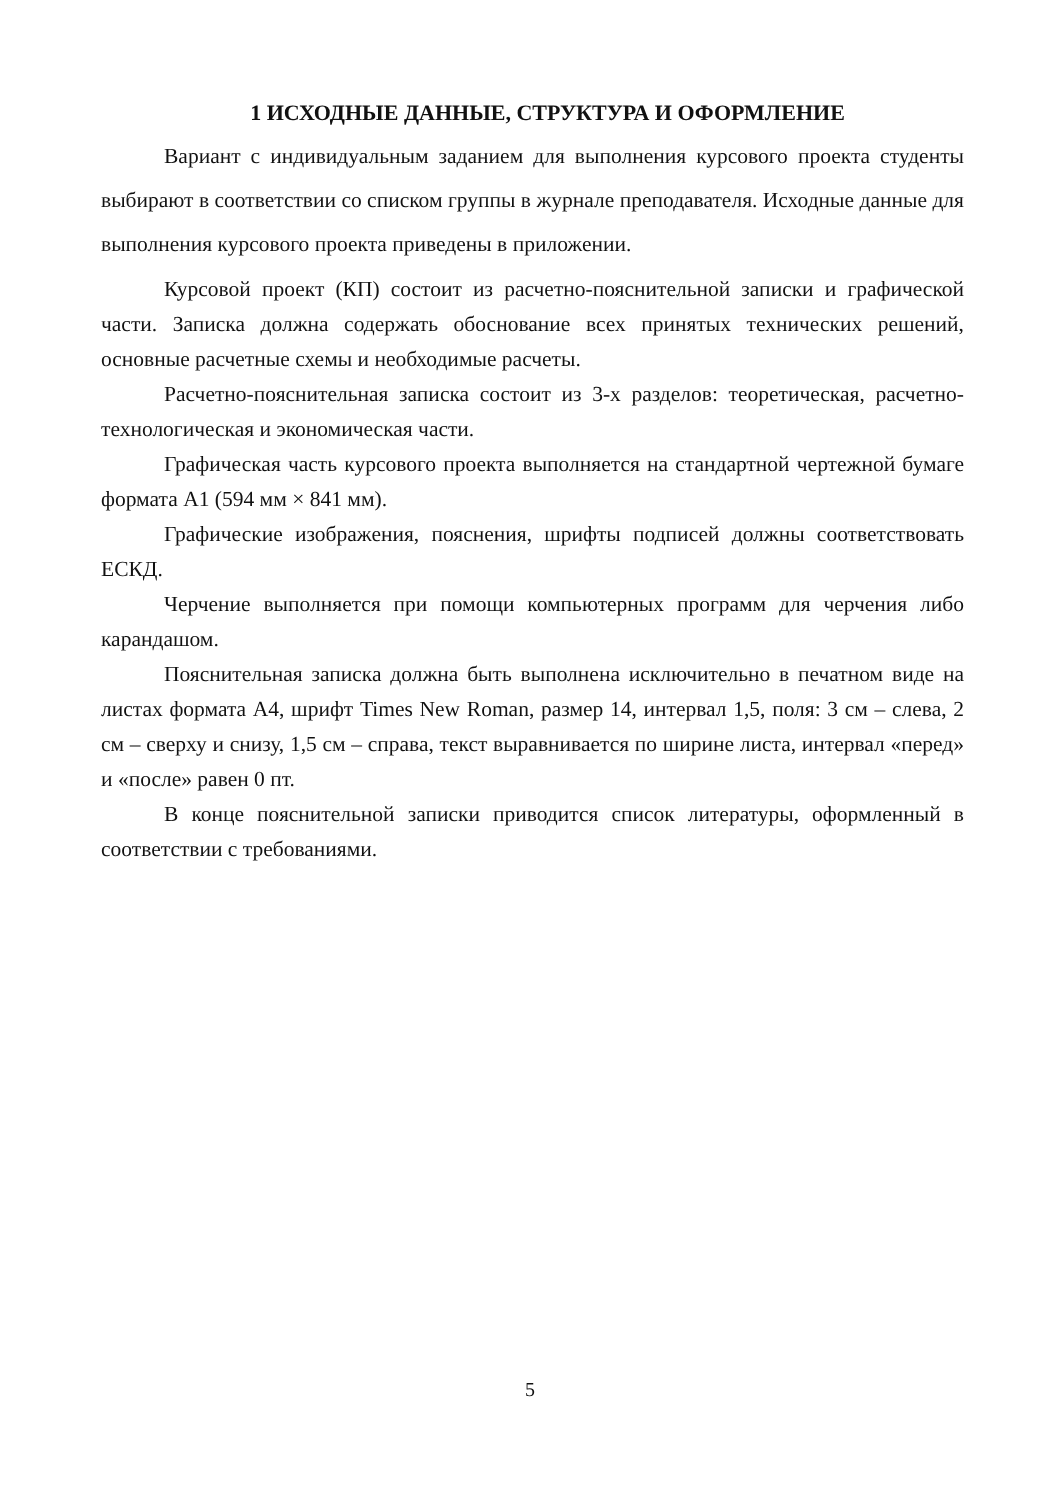1 ИСХОДНЫЕ ДАННЫЕ, СТРУКТУРА И ОФОРМЛЕНИЕ
Вариант с индивидуальным заданием для выполнения курсового проекта студенты выбирают в соответствии со списком группы в журнале преподавателя. Исходные данные для выполнения курсового проекта приведены в приложении.
Курсовой проект (КП) состоит из расчетно-пояснительной записки и графической части. Записка должна содержать обоснование всех принятых технических решений, основные расчетные схемы и необходимые расчеты.
Расчетно-пояснительная записка состоит из 3-х разделов: теоретическая, расчетно-технологическая и экономическая части.
Графическая часть курсового проекта выполняется на стандартной чертежной бумаге формата А1 (594 мм × 841 мм).
Графические изображения, пояснения, шрифты подписей должны соответствовать ЕСКД.
Черчение выполняется при помощи компьютерных программ для черчения либо карандашом.
Пояснительная записка должна быть выполнена исключительно в печатном виде на листах формата А4, шрифт Times New Roman, размер 14, интервал 1,5, поля: 3 см – слева, 2 см – сверху и снизу, 1,5 см – справа, текст выравнивается по ширине листа, интервал «перед» и «после» равен 0 пт.
В конце пояснительной записки приводится список литературы, оформленный в соответствии с требованиями.
5